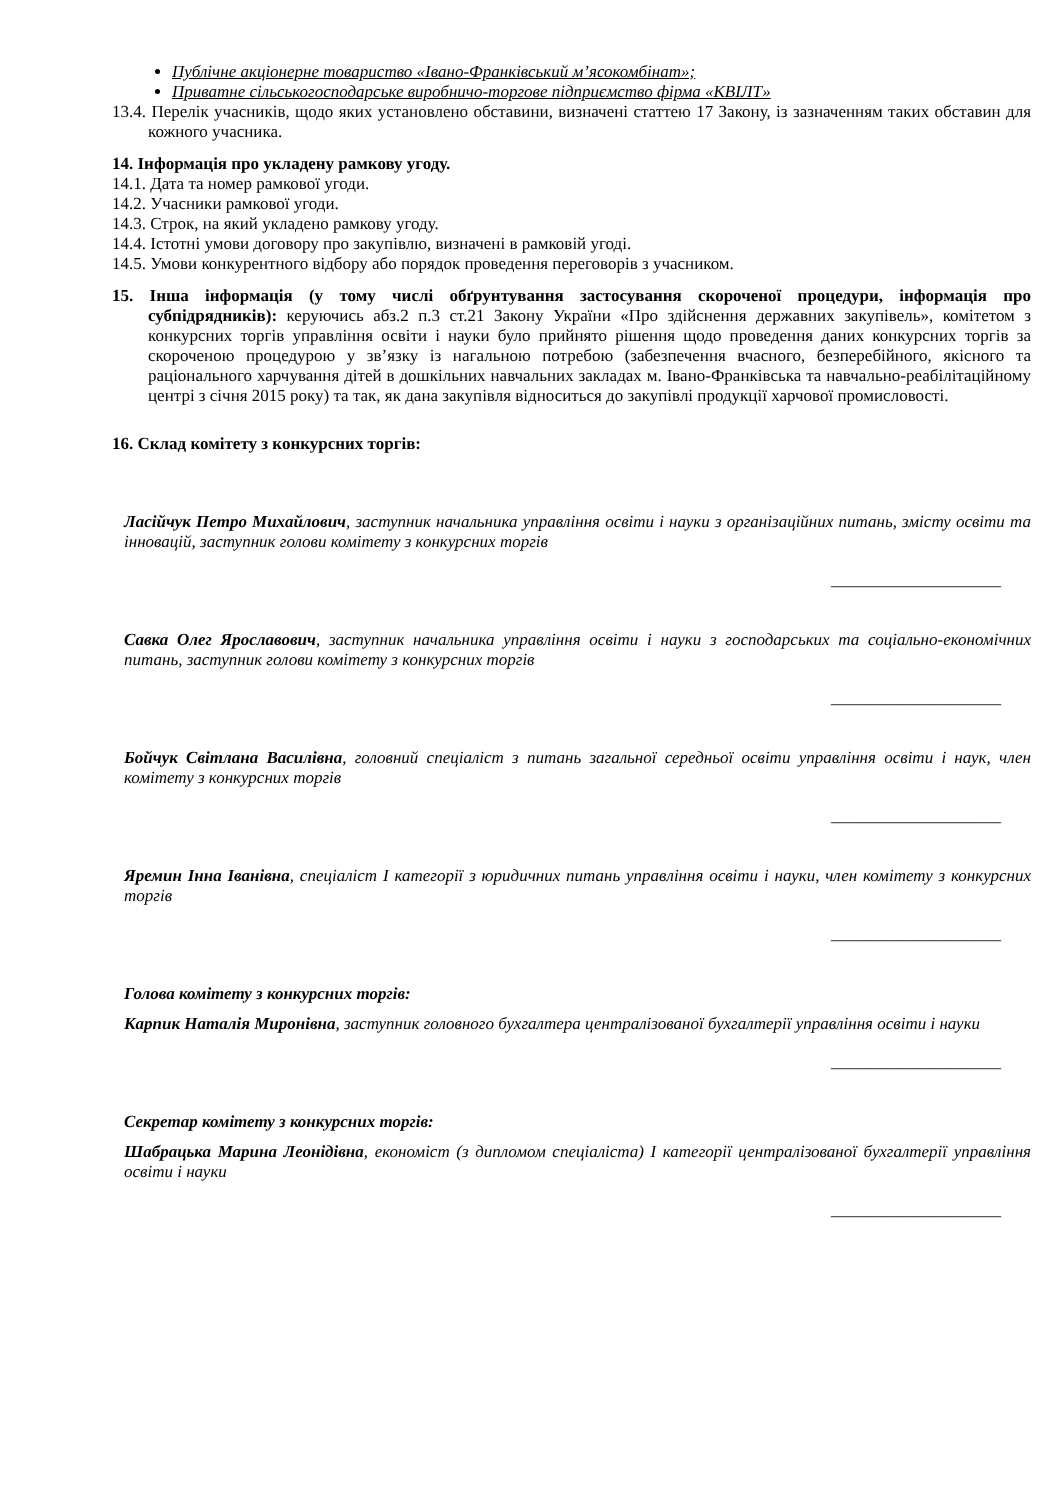Публічне акціонерне товариство «Івано-Франківський м’ясокомбінат»;
Приватне сільськогосподарське виробничо-торгове підприємство фірма «КВІЛТ»
13.4. Перелік учасників, щодо яких установлено обставини, визначені статтею 17 Закону, із зазначенням таких обставин для кожного учасника.
14. Інформація про укладену рамкову угоду.
14.1. Дата та номер рамкової угоди.
14.2. Учасники рамкової угоди.
14.3. Строк, на який укладено рамкову угоду.
14.4. Істотні умови договору про закупівлю, визначені в рамковій угоді.
14.5. Умови конкурентного відбору або порядок проведення переговорів з учасником.
15. Інша інформація (у тому числі обґрунтування застосування скороченої процедури, інформація про субпідрядників): керуючись абз.2 п.3 ст.21 Закону України «Про здійснення державних закупівель», комітетом з конкурсних торгів управління освіти і науки було прийнято рішення щодо проведення даних конкурсних торгів за скороченою процедурою у зв’язку із нагальною потребою (забезпечення вчасного, безперебійного, якісного та раціонального харчування дітей в дошкільних навчальних закладах м. Івано-Франківська та навчально-реабілітаційному центрі з січня 2015 року) та так, як дана закупівля відноситься до закупівлі продукції харчової промисловості.
16. Склад комітету з конкурсних торгів:
Ласійчук Петро Михайлович, заступник начальника управління освіти і науки з організаційних питань, змісту освіти та інновацій, заступник голови комітету з конкурсних торгів
____________________
Савка Олег Ярославович, заступник начальника управління освіти і науки з господарських та соціально-економічних питань, заступник голови комітету з конкурсних торгів
____________________
Бойчук Світлана Василівна, головний спеціаліст з питань загальної середньої освіти управління освіти і наук, член комітету з конкурсних торгів
____________________
Яремин Інна Іванівна, спеціаліст І категорії з юридичних питань управління освіти і науки, член комітету з конкурсних торгів
____________________
Голова комітету з конкурсних торгів:
Карпик Наталія Миронівна, заступник головного бухгалтера централізованої бухгалтерії управління освіти і науки
____________________
Секретар комітету з конкурсних торгів:
Шабрацька Марина Леонідівна, економіст (з дипломом спеціаліста) І категорії централізованої бухгалтерії управління освіти і науки
____________________